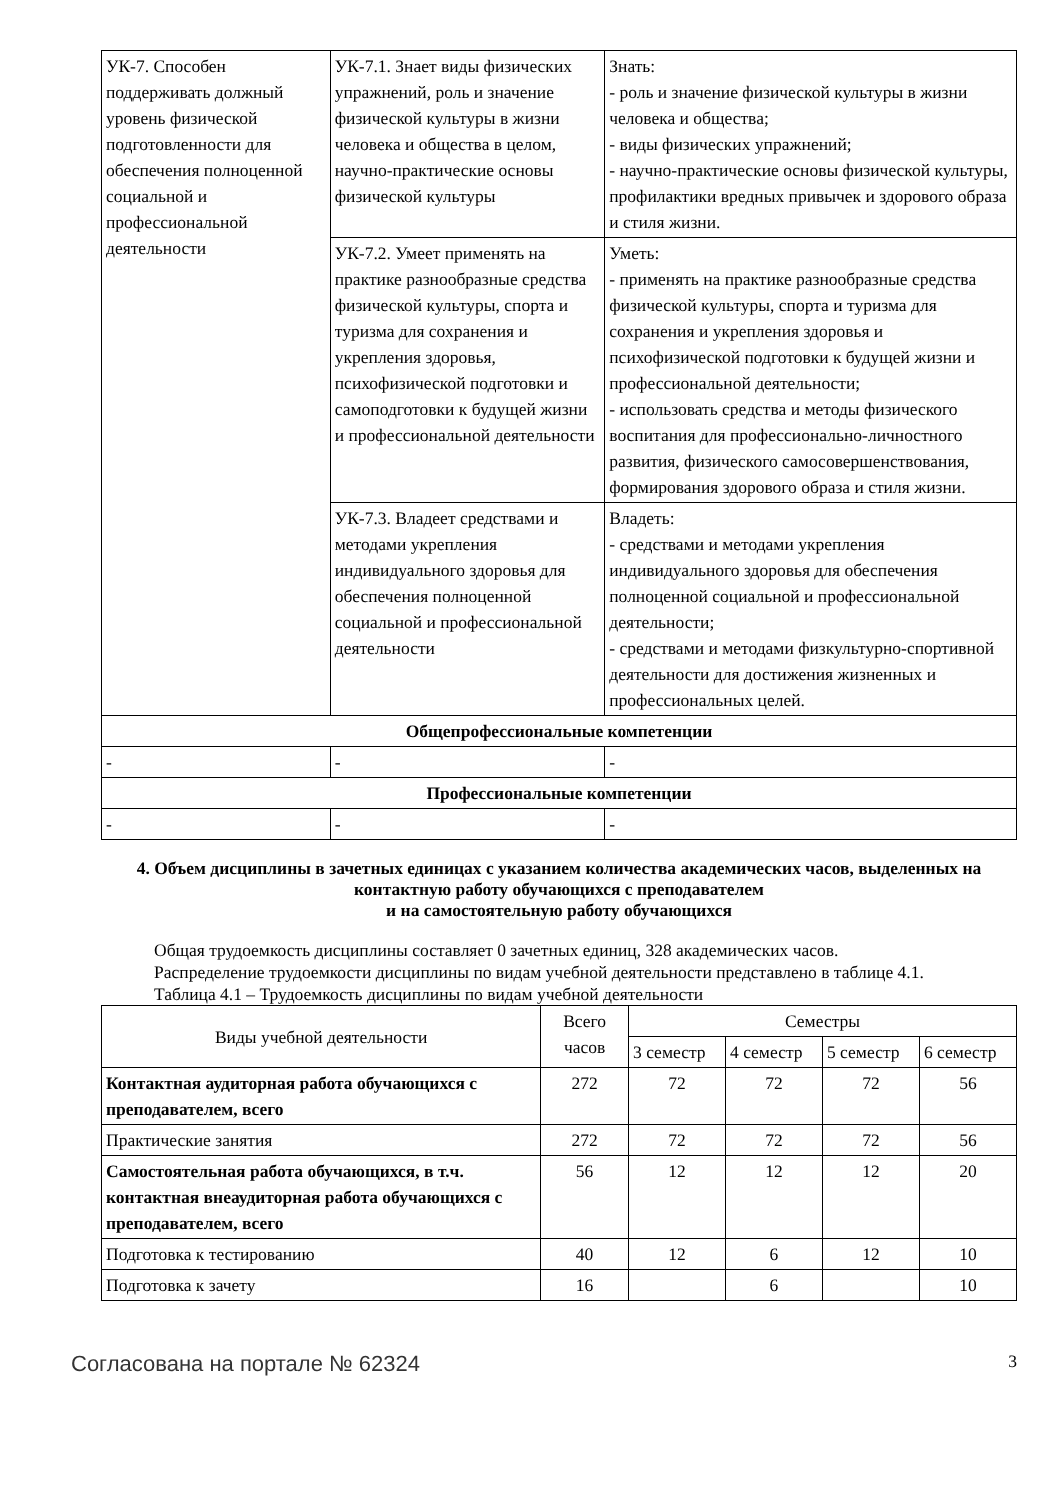| УК-7. Способен поддерживать должный уровень физической подготовленности для обеспечения полноценной социальной и профессиональной деятельности | УК-7.1. Знает виды физических упражнений, роль и значение физической культуры в жизни человека и общества в целом, научно-практические основы физической культуры | Знать: - роль и значение физической культуры в жизни человека и общества; - виды физических упражнений; - научно-практические основы физической культуры, профилактики вредных привычек и здорового образа и стиля жизни. |
| | УК-7.2. Умеет применять на практике разнообразные средства физической культуры, спорта и туризма для сохранения и укрепления здоровья, психофизической подготовки и самоподготовки к будущей жизни и профессиональной деятельности | Уметь: - применять на практике разнообразные средства физической культуры, спорта и туризма для сохранения и укрепления здоровья и психофизической подготовки к будущей жизни и профессиональной деятельности; - использовать средства и методы физического воспитания для профессионально-личностного развития, физического самосовершенствования, формирования здорового образа и стиля жизни. |
| | УК-7.3. Владеет средствами и методами укрепления индивидуального здоровья для обеспечения полноценной социальной и профессиональной деятельности | Владеть: - средствами и методами укрепления индивидуального здоровья для обеспечения полноценной социальной и профессиональной деятельности; - средствами и методами физкультурно-спортивной деятельности для достижения жизненных и профессиональных целей. |
| Общепрофессиональные компетенции | | |
| - | - | - |
| Профессиональные компетенции | | |
| - | - | - |
4. Объем дисциплины в зачетных единицах с указанием количества академических часов, выделенных на контактную работу обучающихся с преподавателем
и на самостоятельную работу обучающихся
Общая трудоемкость дисциплины составляет 0 зачетных единиц, 328 академических часов.
Распределение трудоемкости дисциплины по видам учебной деятельности представлено в таблице 4.1.
Таблица 4.1 – Трудоемкость дисциплины по видам учебной деятельности
| Виды учебной деятельности | Всего часов | Семестры | | | |
| --- | --- | --- | --- | --- | --- |
| | | 3 семестр | 4 семестр | 5 семестр | 6 семестр |
| Контактная аудиторная работа обучающихся с преподавателем, всего | 272 | 72 | 72 | 72 | 56 |
| Практические занятия | 272 | 72 | 72 | 72 | 56 |
| Самостоятельная работа обучающихся, в т.ч. контактная внеаудиторная работа обучающихся с преподавателем, всего | 56 | 12 | 12 | 12 | 20 |
| Подготовка к тестированию | 40 | 12 | 6 | 12 | 10 |
| Подготовка к зачету | 16 | | 6 | | 10 |
Согласована на портале № 62324 3